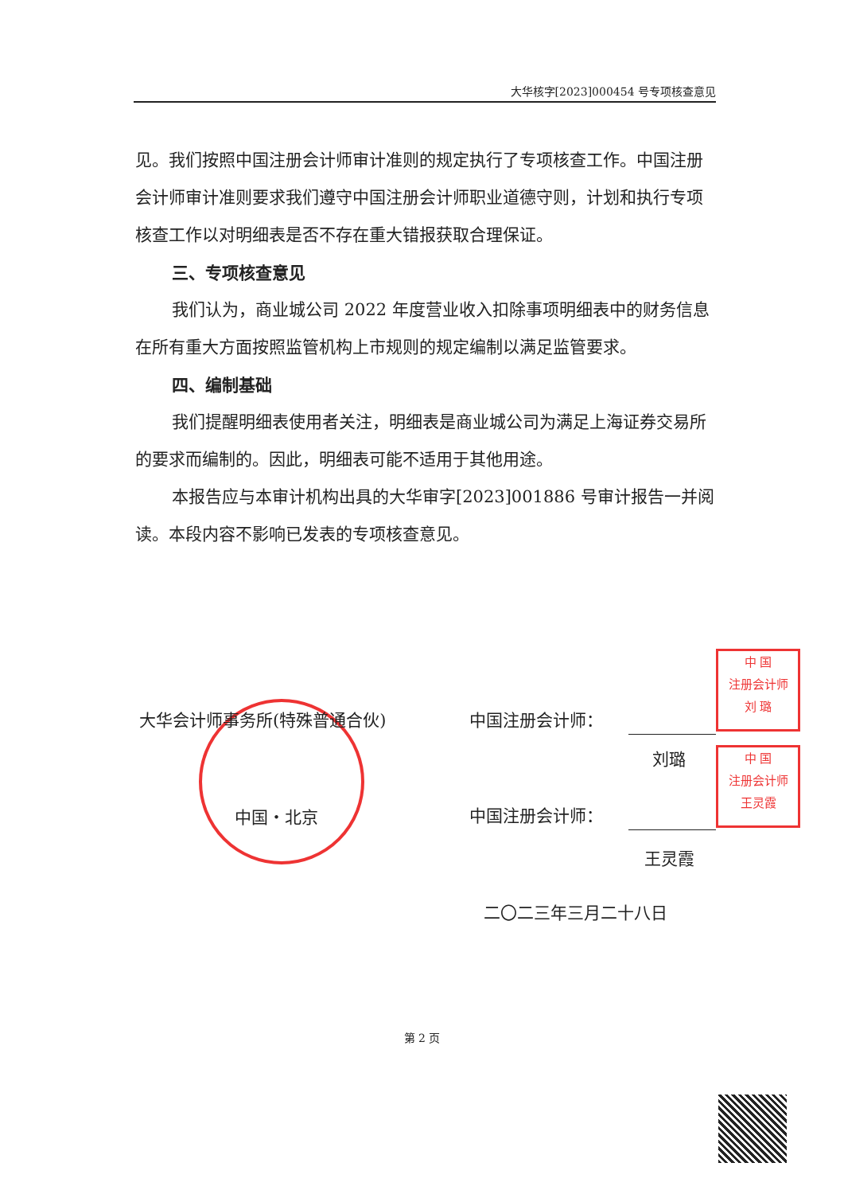大华核字[2023]000454 号专项核查意见
见。我们按照中国注册会计师审计准则的规定执行了专项核查工作。中国注册会计师审计准则要求我们遵守中国注册会计师职业道德守则，计划和执行专项核查工作以对明细表是否不存在重大错报获取合理保证。
三、专项核查意见
我们认为，商业城公司 2022 年度营业收入扣除事项明细表中的财务信息在所有重大方面按照监管机构上市规则的规定编制以满足监管要求。
四、编制基础
我们提醒明细表使用者关注，明细表是商业城公司为满足上海证券交易所的要求而编制的。因此，明细表可能不适用于其他用途。
本报告应与本审计机构出具的大华审字[2023]001886 号审计报告一并阅读。本段内容不影响已发表的专项核查意见。
中 国
注册会计师
刘 璐
中 国
注册会计师
王灵霞
大华会计师事务所(特殊普通合伙)
中国・北京
中国注册会计师：
刘璐
中国注册会计师：
王灵霞
二〇二三年三月二十八日
第 2 页